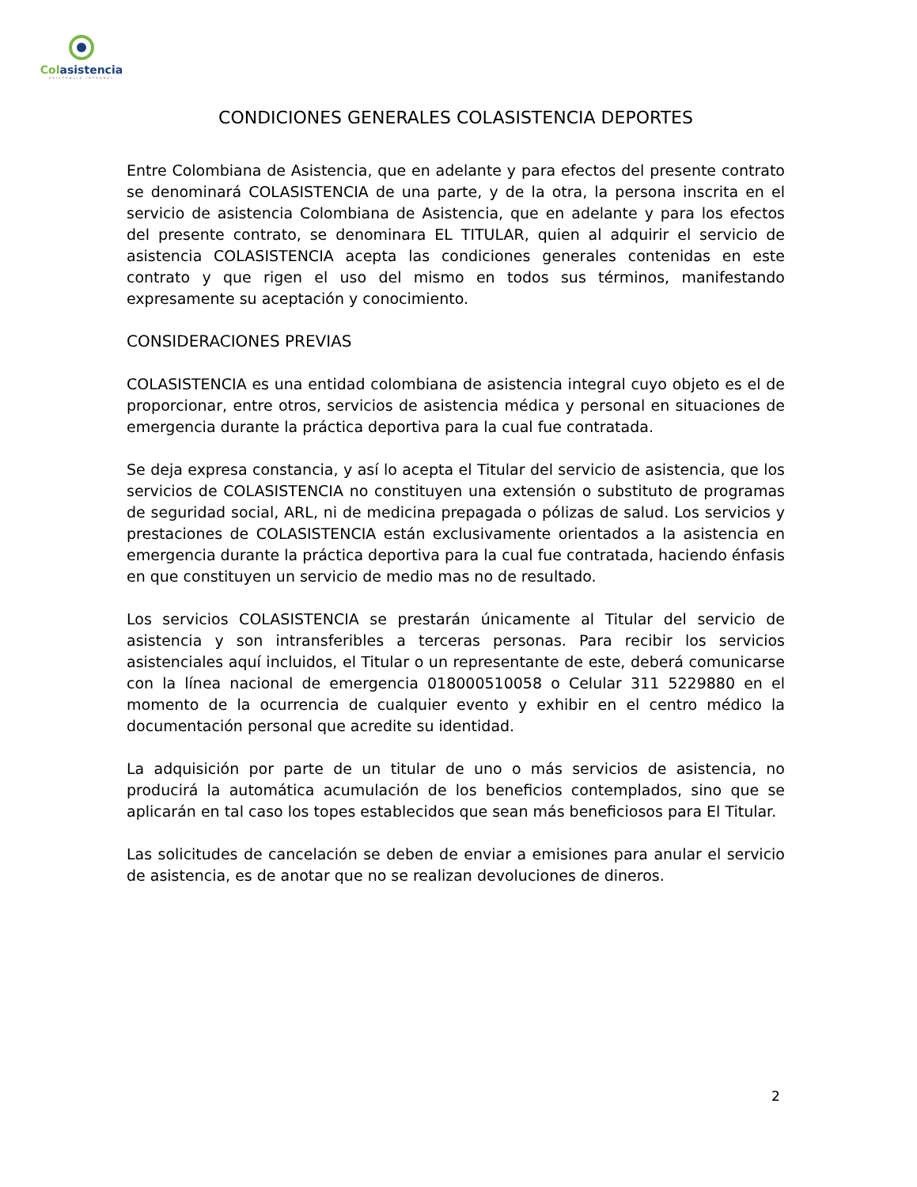Colasistencia
ASISTENCIA INTEGRAL
CONDICIONES GENERALES COLASISTENCIA DEPORTES
Entre Colombiana de Asistencia, que en adelante y para efectos del presente contrato se denominará COLASISTENCIA de una parte, y de la otra, la persona inscrita en el servicio de asistencia Colombiana de Asistencia, que en adelante y para los efectos del presente contrato, se denominara EL TITULAR, quien al adquirir el servicio de asistencia COLASISTENCIA acepta las condiciones generales contenidas en este contrato y que rigen el uso del mismo en todos sus términos, manifestando expresamente su aceptación y conocimiento.
CONSIDERACIONES PREVIAS
COLASISTENCIA es una entidad colombiana de asistencia integral cuyo objeto es el de proporcionar, entre otros, servicios de asistencia médica y personal en situaciones de emergencia durante la práctica deportiva para la cual fue contratada.
Se deja expresa constancia, y así lo acepta el Titular del servicio de asistencia, que los servicios de COLASISTENCIA no constituyen una extensión o substituto de programas de seguridad social, ARL, ni de medicina prepagada o pólizas de salud. Los servicios y prestaciones de COLASISTENCIA están exclusivamente orientados a la asistencia en emergencia durante la práctica deportiva para la cual fue contratada, haciendo énfasis en que constituyen un servicio de medio mas no de resultado.
Los servicios COLASISTENCIA se prestarán únicamente al Titular del servicio de asistencia y son intransferibles a terceras personas. Para recibir los servicios asistenciales aquí incluidos, el Titular o un representante de este, deberá comunicarse con la línea nacional de emergencia 018000510058 o Celular 311 5229880 en el momento de la ocurrencia de cualquier evento y exhibir en el centro médico la documentación personal que acredite su identidad.
La adquisición por parte de un titular de uno o más servicios de asistencia, no producirá la automática acumulación de los beneficios contemplados, sino que se aplicarán en tal caso los topes establecidos que sean más beneficiosos para El Titular.
Las solicitudes de cancelación se deben de enviar a emisiones para anular el servicio de asistencia, es de anotar que no se realizan devoluciones de dineros.
2